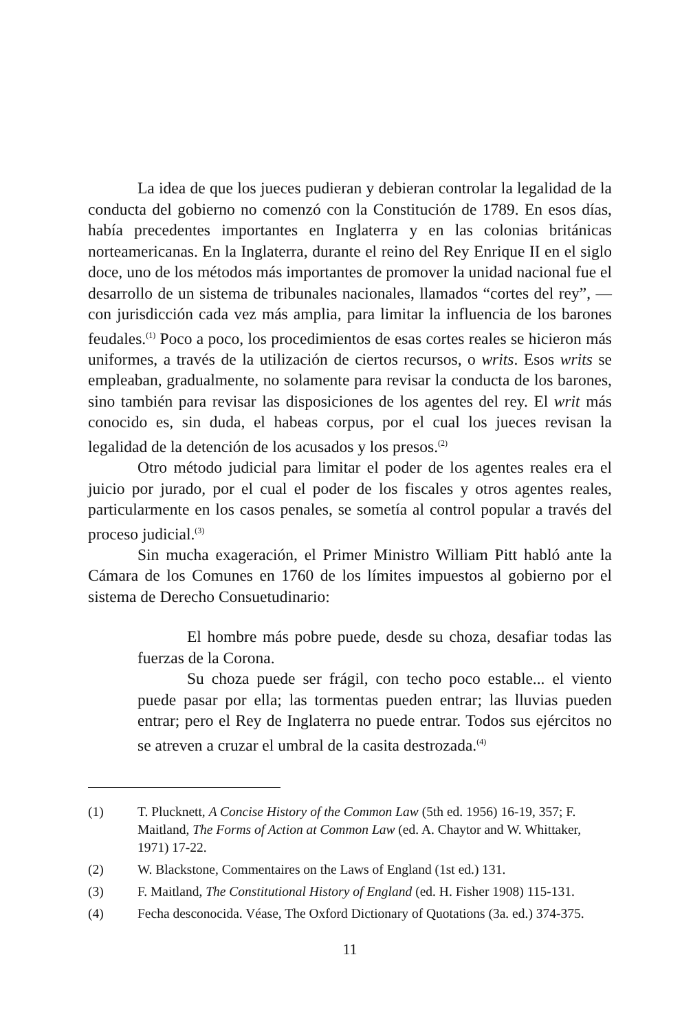La idea de que los jueces pudieran y debieran controlar la legalidad de la conducta del gobierno no comenzó con la Constitución de 1789. En esos días, había precedentes importantes en Inglaterra y en las colonias británicas norteamericanas. En la Inglaterra, durante el reino del Rey Enrique II en el siglo doce, uno de los métodos más importantes de promover la unidad nacional fue el desarrollo de un sistema de tribunales nacionales, llamados “cortes del rey”, —con jurisdicción cada vez más amplia, para limitar la influencia de los barones feudales.<sup>(1)</sup> Poco a poco, los procedimientos de esas cortes reales se hicieron más uniformes, a través de la utilización de ciertos recursos, o writs. Esos writs se empleaban, gradualmente, no solamente para revisar la conducta de los barones, sino también para revisar las disposiciones de los agentes del rey. El writ más conocido es, sin duda, el habeas corpus, por el cual los jueces revisan la legalidad de la detención de los acusados y los presos.<sup>(2)</sup>
Otro método judicial para limitar el poder de los agentes reales era el juicio por jurado, por el cual el poder de los fiscales y otros agentes reales, particularmente en los casos penales, se sometía al control popular a través del proceso judicial.<sup>(3)</sup>
Sin mucha exageración, el Primer Ministro William Pitt habló ante la Cámara de los Comunes en 1760 de los límites impuestos al gobierno por el sistema de Derecho Consuetudinario:
El hombre más pobre puede, desde su choza, desafiar todas las fuerzas de la Corona.
Su choza puede ser frágil, con techo poco estable... el viento puede pasar por ella; las tormentas pueden entrar; las lluvias pueden entrar; pero el Rey de Inglaterra no puede entrar. Todos sus ejércitos no se atreven a cruzar el umbral de la casita destrozada.<sup>(4)</sup>
(1) T. Plucknett, A Concise History of the Common Law (5th ed. 1956) 16-19, 357; F. Maitland, The Forms of Action at Common Law (ed. A. Chaytor and W. Whittaker, 1971) 17-22.
(2) W. Blackstone, Commentaires on the Laws of England (1st ed.) 131.
(3) F. Maitland, The Constitutional History of England (ed. H. Fisher 1908) 115-131.
(4) Fecha desconocida. Véase, The Oxford Dictionary of Quotations (3a. ed.) 374-375.
11